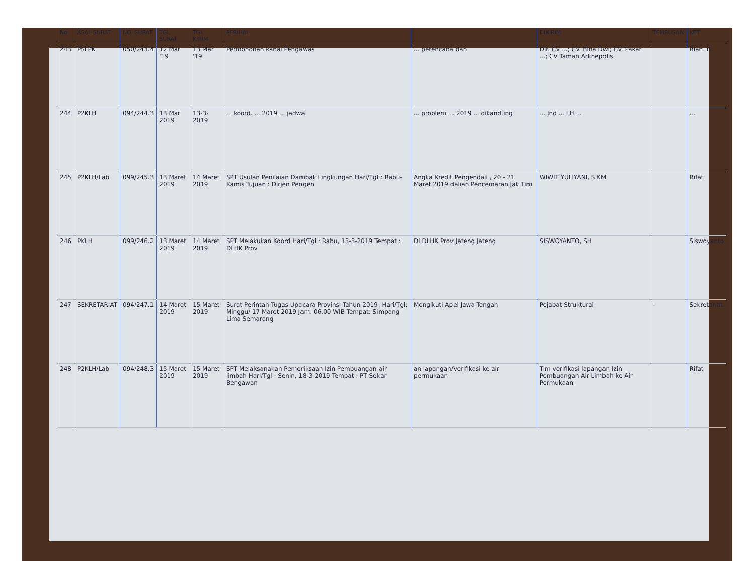| No | ASAL SURAT | NO. SURAT | TGL SURAT | TGL KIRIM | PERIHAL | | DIKIRIM | TEMBUSAN | KET |
| --- | --- | --- | --- | --- | --- | --- | --- | --- | --- |
| 243 | PSLPK | 050/243.4 | 12 Mar '19 | 13 Mar '19 | Permohonan kanal Pengawas | ... perencana dan | Dir. CV ...; CV. Bina Dwi; CV. Pakar ...; CV Taman Arkhepolis | | Rian. B |
| 244 | P2KLH | 094/244.3 | 13 Mar 2019 | 13-3-2019 | ... koord. ... 2019 ... jadwal | ... problem ... 2019 ... dikandung | ... Jnd ... LH ... | | ... |
| 245 | P2KLH/Lab | 099/245.3 | 13 Maret 2019 | 14 Maret 2019 | SPT Usulan Penilaian Dampak Lingkungan Hari/Tgl : Rabu-Kamis Tujuan : Dirjen Pengen | Angka Kredit Pengendali , 20 - 21 Maret 2019 dalian Pencemaran Jak Tim | WIWIT YULIYANI, S.KM | | Rifat |
| 246 | PKLH | 099/246.2 | 13 Maret 2019 | 14 Maret 2019 | SPT Melakukan Koord Hari/Tgl : Rabu, 13-3-2019 Tempat : DLHK Prov | Di DLHK Prov Jateng Jateng | SISWOYANTO, SH | | Siswoyanto |
| 247 | SEKRETARIAT | 094/247.1 | 14 Maret 2019 | 15 Maret 2019 | Surat Perintah Tugas Upacara Provinsi Tahun 2019. Hari/Tgl: Minggu/ 17 Maret 2019 Jam: 06.00 WIB Tempat: Simpang Lima Semarang | Mengikuti Apel Jawa Tengah | Pejabat Struktural | - | Sekretariat |
| 248 | P2KLH/Lab | 094/248.3 | 15 Maret 2019 | 15 Maret 2019 | SPT Melaksanakan Pemeriksaan Izin Pembuangan air limbah Hari/Tgl : Senin, 18-3-2019 Tempat : PT Sekar Bengawan | an lapangan/verifikasi ke air permukaan | Tim verifikasi lapangan Izin Pembuangan Air Limbah ke Air Permukaan | | Rifat |